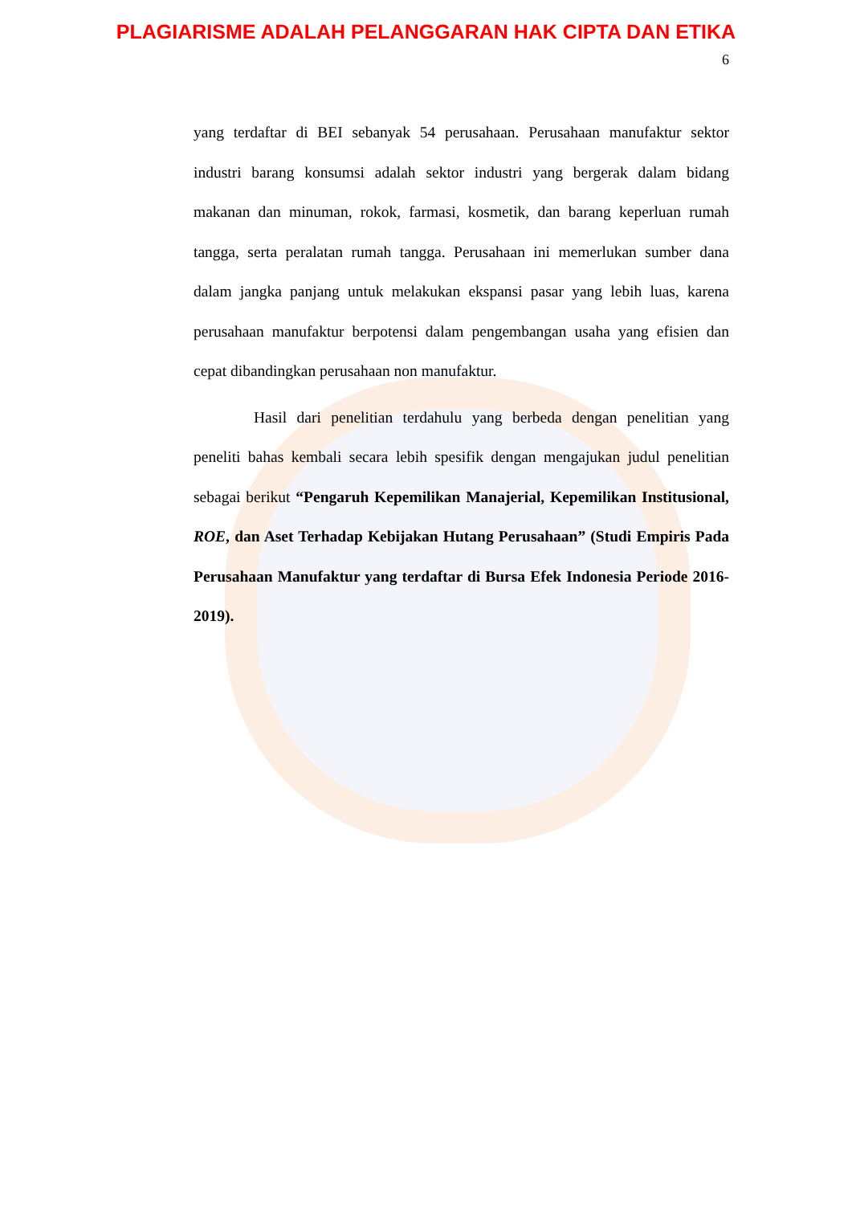PLAGIARISME ADALAH PELANGGARAN HAK CIPTA DAN ETIKA
6
yang terdaftar di BEI sebanyak 54 perusahaan. Perusahaan manufaktur sektor industri barang konsumsi adalah sektor industri yang bergerak dalam bidang makanan dan minuman, rokok, farmasi, kosmetik, dan barang keperluan rumah tangga, serta peralatan rumah tangga. Perusahaan ini memerlukan sumber dana dalam jangka panjang untuk melakukan ekspansi pasar yang lebih luas, karena perusahaan manufaktur berpotensi dalam pengembangan usaha yang efisien dan cepat dibandingkan perusahaan non manufaktur.
Hasil dari penelitian terdahulu yang berbeda dengan penelitian yang peneliti bahas kembali secara lebih spesifik dengan mengajukan judul penelitian sebagai berikut “Pengaruh Kepemilikan Manajerial, Kepemilikan Institusional, ROE, dan Aset Terhadap Kebijakan Hutang Perusahaan” (Studi Empiris Pada Perusahaan Manufaktur yang terdaftar di Bursa Efek Indonesia Periode 2016-2019).